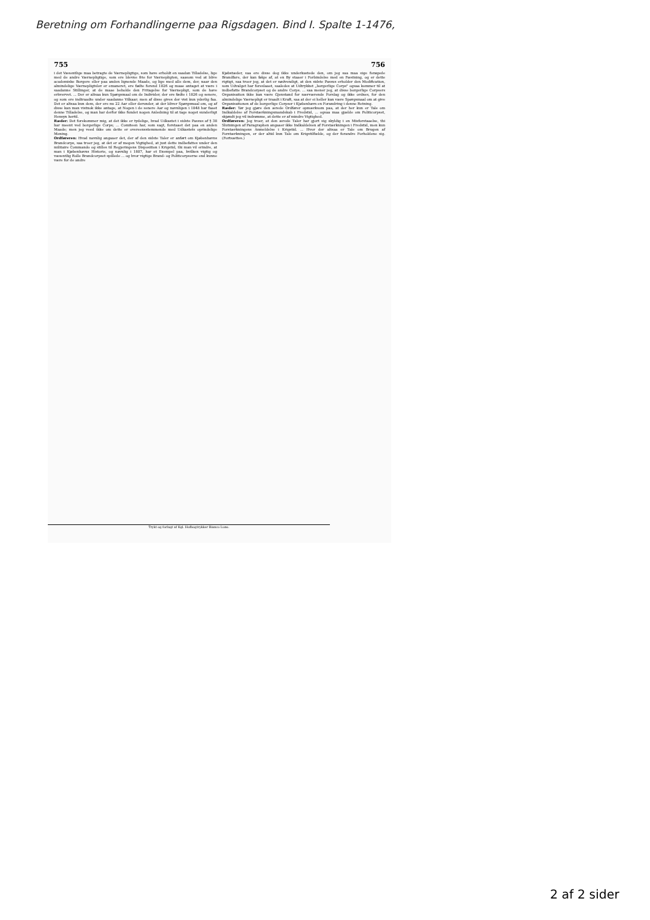Beretning om Forhandlingerne paa Rigsdagen. Bind I. Spalte 1-1476,
755 756
i det Væsentlige maa betragte de Værnepligtige, som have erholdt en saadan Tilladelse, lige med de andre Værnepligtige, som ere blevne frie for Værnepligten, saasom ved at blive academiske Borgere eller paa anden lignende Maade, og lige med alle dem, der, naar den almindelige Værnepligtslov er emaneret, ere fødte forend 1826 og maae antaget at være i saadanne Stillinger, at de maae beholde den Fritagelse for Værnepligt, som de have erhvervet. ... Der er altsaa kun Spørgsmaal om de Individer, der ere fødte i 1826 og senere, og som ere indtraadte under saadanne Vilkaar; men af disse gives der vist kun yderlig faa. Det er altsaa kun dem, der ere nu 22 Aar eller derunder, at der bliver Spørgsmaal om, og af disse kan man vistnok ikke antage, at Nogen i de senere Aar og navnligen i 1848 har faaet denne Tilladelse, og man har derfor ikke fundet nogen Anledning til at tage noget sunderligt Hensyn hertil.
Ræder: Det forekommer mig, at det ikke er tydelige, hvad Udkastet i sidste Passus af § 38 har meent ved borgerlige Corps; ... Comiteen har, som sagt, forstaaet det paa en anden Maade; men jeg veed ikke om dette er overeensstemmende med Udkastets oprindelige Mening.
Ordføreren: Hvad navnlig angaaer det, der af den sidste Taler er anført om Kjøbenhavns Brandcorps, saa troer jeg, at det er af megen Vigtighed, at just dette indbefattes under den militaire Commando og stilles til Regjeringens Disposition i Krigstid, thi man vil erindre, at man i Kjøbenhavns Historie, og navnlig i 1807, har et Exempel paa, hvilken vigtig og væsentlig Rolle Brandcorpset spillede ... og hvor vigtige Brand- og Politicorpserne end kunne være for de andre
Kjøbstæder, saa ere disse dog ikke underkastede den, om jeg saa maa sige forøgede Brandfare, der kan følge af, at en By staaer i Forbindelse med en Fæstning, og er dette rigtigt, saa troer jeg, at det er nødvendigt, at den sidste Passus erholder den Modification, som Udvalget har foreslaaet, saaledes at Udtrykket „borgerlige Corps" ogsaa kommer til at indbefatte Brandcorpset og de andre Corps. ... saa mener jeg, at disse borgerlige Corpsers Organisation ikke kan være Gjenstand for nærværende Forslag og ikke ordnes, for den almindelige Værnepligt er traadt i Kraft, saa at der ei heller kan være Spørgsmaal om at give Organisationen af de borgerlige Corpser i Kjøbenhavn en Forandring i denne Retning.
Ræder: Tør jeg gjøre den ærede Ordfører opmærksom paa, at der her kun er Tale om Indkaldelse af Forstærkningsmandskab i Fredstid, ... ogsaa maa gjælde om Politicorpset, skjøndt jeg vil indrømme, at dette er af mindre Vigtighed.
Ordføreren: Jeg troer, at den ærede Taler har gjort sig skyldig i en Misforstaaelse, thi Slutningen af Paragraphen angaaer ikke Indkaldelsen af Forstærkningen i Fredstid, men kun Forstærkningens Anmeldelse i Krigstid. ... Hvor der altsaa er Tale om Brugen af Forstærkningen, er der altid kun Tale om Krigstilfælde, og der forandre Forholdene sig. (Fortsættes.)
Trykt og forlagt af Kgl. Hofbogtrykker Bianco Luno.
2 af 2 sider